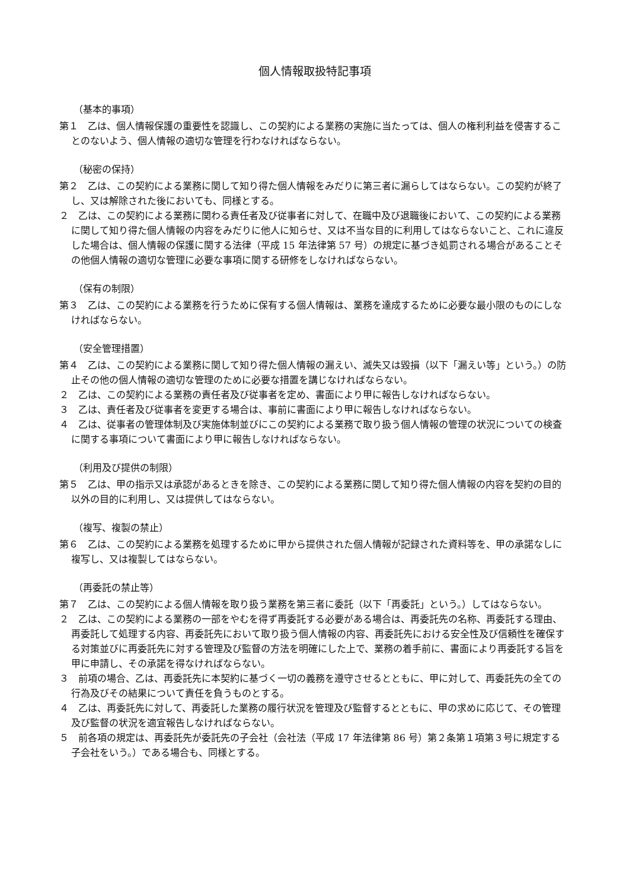個人情報取扱特記事項
（基本的事項）
第１　乙は、個人情報保護の重要性を認識し、この契約による業務の実施に当たっては、個人の権利利益を侵害することのないよう、個人情報の適切な管理を行わなければならない。
（秘密の保持）
第２　乙は、この契約による業務に関して知り得た個人情報をみだりに第三者に漏らしてはならない。この契約が終了し、又は解除された後においても、同様とする。
２　乙は、この契約による業務に関わる責任者及び従事者に対して、在職中及び退職後において、この契約による業務に関して知り得た個人情報の内容をみだりに他人に知らせ、又は不当な目的に利用してはならないこと、これに違反した場合は、個人情報の保護に関する法律（平成 15 年法律第 57 号）の規定に基づき処罰される場合があることその他個人情報の適切な管理に必要な事項に関する研修をしなければならない。
（保有の制限）
第３　乙は、この契約による業務を行うために保有する個人情報は、業務を達成するために必要な最小限のものにしなければならない。
（安全管理措置）
第４　乙は、この契約による業務に関して知り得た個人情報の漏えい、滅失又は毀損（以下「漏えい等」という。）の防止その他の個人情報の適切な管理のために必要な措置を講じなければならない。
２　乙は、この契約による業務の責任者及び従事者を定め、書面により甲に報告しなければならない。
３　乙は、責任者及び従事者を変更する場合は、事前に書面により甲に報告しなければならない。
４　乙は、従事者の管理体制及び実施体制並びにこの契約による業務で取り扱う個人情報の管理の状況についての検査に関する事項について書面により甲に報告しなければならない。
（利用及び提供の制限）
第５　乙は、甲の指示又は承認があるときを除き、この契約による業務に関して知り得た個人情報の内容を契約の目的以外の目的に利用し、又は提供してはならない。
（複写、複製の禁止）
第６　乙は、この契約による業務を処理するために甲から提供された個人情報が記録された資料等を、甲の承諾なしに複写し、又は複製してはならない。
（再委託の禁止等）
第７　乙は、この契約による個人情報を取り扱う業務を第三者に委託（以下「再委託」という。）してはならない。
２　乙は、この契約による業務の一部をやむを得ず再委託する必要がある場合は、再委託先の名称、再委託する理由、再委託して処理する内容、再委託先において取り扱う個人情報の内容、再委託先における安全性及び信頼性を確保する対策並びに再委託先に対する管理及び監督の方法を明確にした上で、業務の着手前に、書面により再委託する旨を甲に申請し、その承諾を得なければならない。
３　前項の場合、乙は、再委託先に本契約に基づく一切の義務を遵守させるとともに、甲に対して、再委託先の全ての行為及びその結果について責任を負うものとする。
４　乙は、再委託先に対して、再委託した業務の履行状況を管理及び監督するとともに、甲の求めに応じて、その管理及び監督の状況を適宜報告しなければならない。
５　前各項の規定は、再委託先が委託先の子会社（会社法（平成 17 年法律第 86 号）第２条第１項第３号に規定する子会社をいう。）である場合も、同様とする。